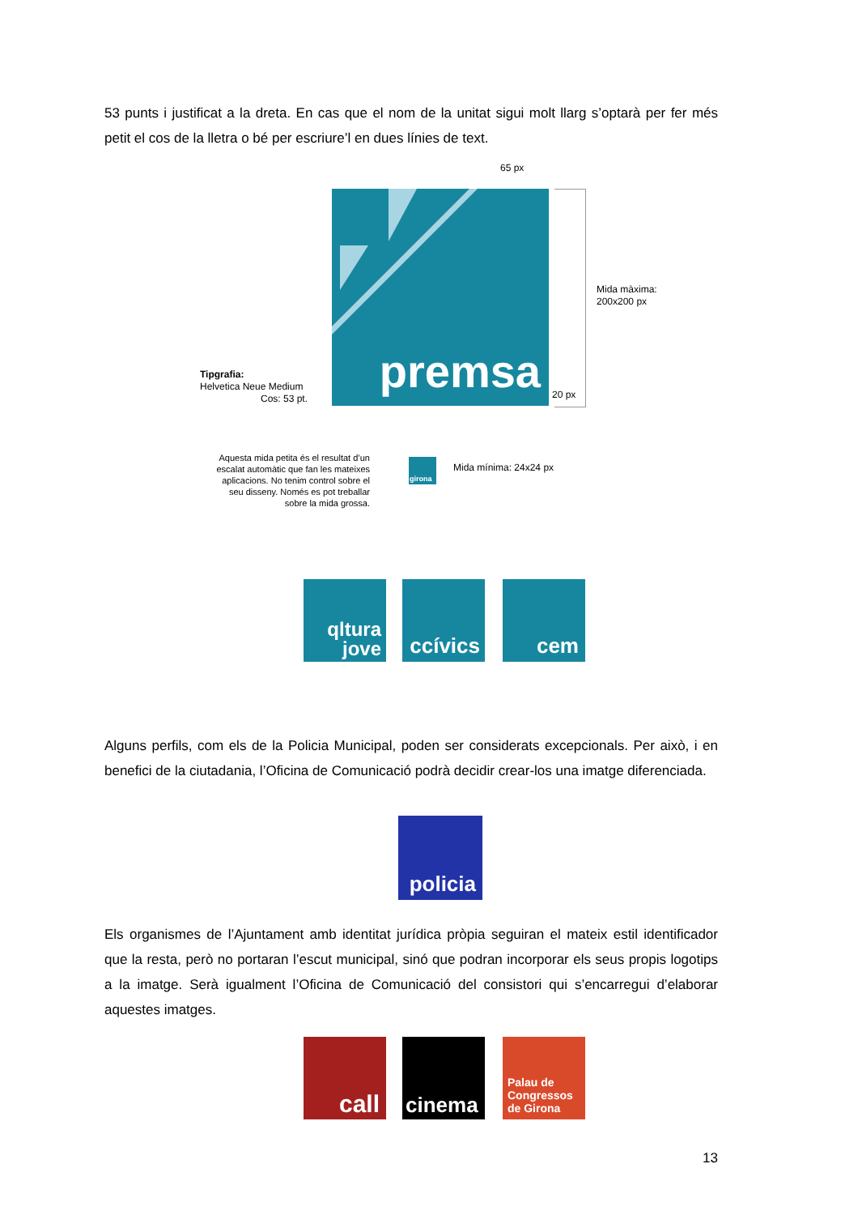53 punts i justificat a la dreta. En cas que el nom de la unitat sigui molt llarg s’optarà per fer més petit el cos de la lletra o bé per escriure’l en dues línies de text.
65 px
premsa
Mida màxima:
200x200 px
20 px
Tipgrafia:
Helvetica Neue Medium
Cos: 53 pt.
Aquesta mida petita és el resultat d’un escalat automàtic que fan les mateixes aplicacions. No tenim control sobre el seu disseny. Només es pot treballar sobre la mida grossa.
girona
Mida mínima: 24x24 px
qltura
jove
ccívics
cem
Alguns perfils, com els de la Policia Municipal, poden ser considerats excepcionals. Per això, i en benefici de la ciutadania, l’Oficina de Comunicació podrà decidir crear-los una imatge diferenciada.
policia
Els organismes de l’Ajuntament amb identitat jurídica pròpia seguiran el mateix estil identificador que la resta, però no portaran l’escut municipal, sinó que podran incorporar els seus propis logotips a la imatge. Serà igualment l’Oficina de Comunicació del consistori qui s’encarregui d’elaborar aquestes imatges.
call cinema
Palau de
Congressos
de Girona
13